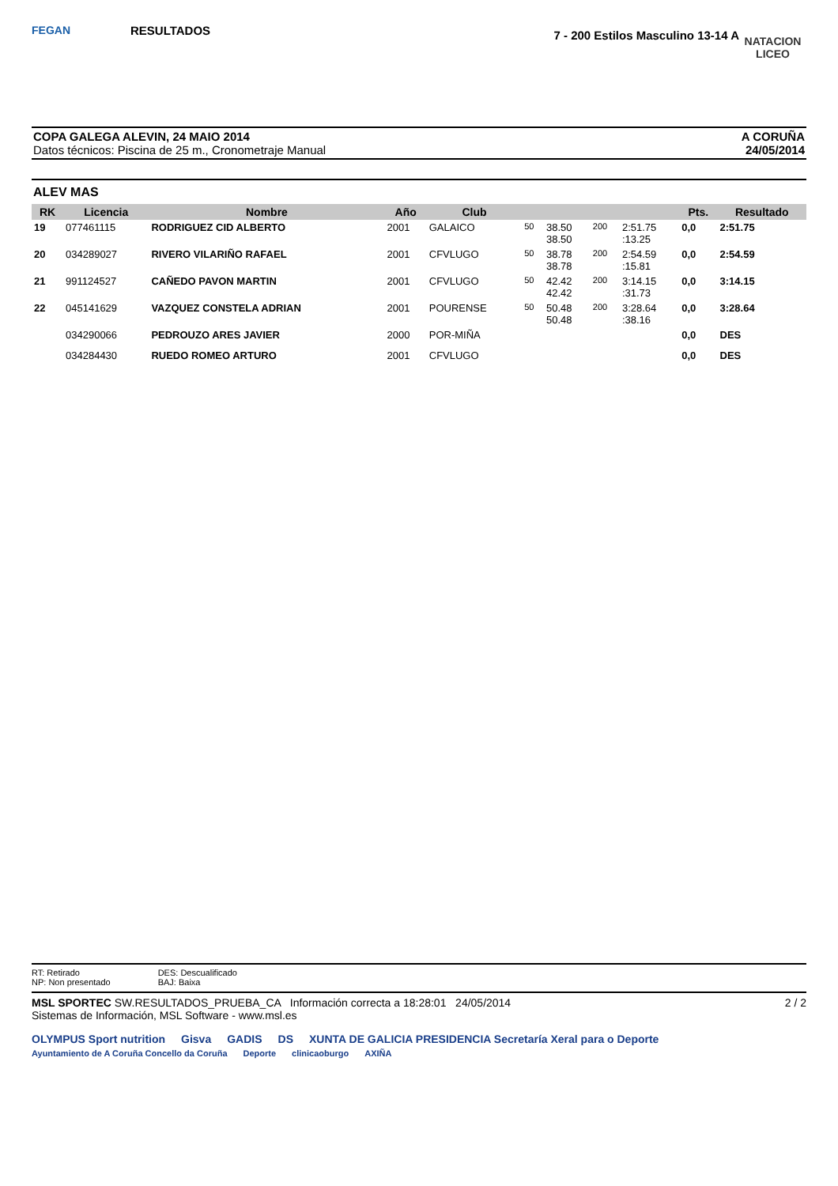FEGAN
RESULTADOS
7 - 200 Estilos Masculino 13-14 A
NATACION
LICEO
COPA GALEGA ALEVIN, 24 MAIO 2014
Datos técnicos: Piscina de 25 m., Cronometraje Manual
A CORUÑA
24/05/2014
ALEV MAS
| RK | Licencia | Nombre | Año | Club | | | | | Pts. | Resultado |
| --- | --- | --- | --- | --- | --- | --- | --- | --- | --- | --- |
| 19 | 077461115 | RODRIGUEZ CID ALBERTO | 2001 | GALAICO | 50 | 38.50 38.50 | 200 | 2:51.75 :13.25 | 0,0 | 2:51.75 |
| 20 | 034289027 | RIVERO VILARIÑO RAFAEL | 2001 | CFVLUGO | 50 | 38.78 38.78 | 200 | 2:54.59 :15.81 | 0,0 | 2:54.59 |
| 21 | 991124527 | CAÑEDO PAVON MARTIN | 2001 | CFVLUGO | 50 | 42.42 42.42 | 200 | 3:14.15 :31.73 | 0,0 | 3:14.15 |
| 22 | 045141629 | VAZQUEZ CONSTELA ADRIAN | 2001 | POURENSE | 50 | 50.48 50.48 | 200 | 3:28.64 :38.16 | 0,0 | 3:28.64 |
| | 034290066 | PEDROUZO ARES JAVIER | 2000 | POR-MIÑA | | | | | 0,0 | DES |
| | 034284430 | RUEDO ROMEO ARTURO | 2001 | CFVLUGO | | | | | 0,0 | DES |
RT: Retirado
NP: Non presentado
DES: Descualificado
BAJ: Baixa
MSL SPORTEC SW.RESULTADOS_PRUEBA_CA Información correcta a 18:28:01 24/05/2014 2 / 2
Sistemas de Información, MSL Software - www.msl.es
OLYMPUS Sport nutrition Gisva GADIS DS XUNTA DE GALICIA PRESIDENCIA Secretaría Xeral para o Deporte
Ayuntamiento de A Coruña Concello da Coruña Deporte clinicaoburgo AXIÑA